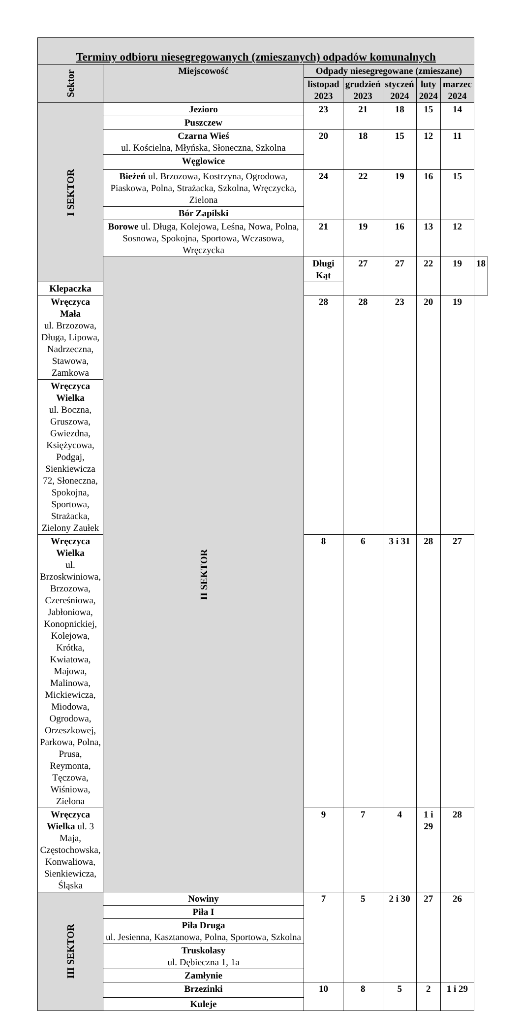| Terminy odbioru niesegregowanych (zmieszanych) odpadów komunalnych | | | | | | | |
| --- | --- | --- | --- | --- | --- | --- | --- |
| Sektor | Miejscowość | Odpady niesegregowane (zmieszane) | | | | | |
| | | listopad 2023 | grudzień 2023 | styczeń 2024 | luty 2024 | marzec 2024 | |
| I SEKTOR | Jezioro | 23 | 21 | 18 | 15 | 14 | |
| | Puszczew | | | | | | |
| | Czarna Wieś ul. Kościelna, Młyńska, Słoneczna, Szkolna | 20 | 18 | 15 | 12 | 11 | |
| | Węglowice | | | | | | |
| | Bieżeń ul. Brzozowa, Kostrzyna, Ogrodowa, Piaskowa, Polna, Strażacka, Szkolna, Wręczycka, Zielona | 24 | 22 | 19 | 16 | 15 | |
| | Bór Zapilski | | | | | | |
| | Borowe ul. Długa, Kolejowa, Leśna, Nowa, Polna, Sosnowa, Spokojna, Sportowa, Wczasowa, Wręczycka | 21 | 19 | 16 | 13 | 12 | |
| | II SEKTOR | Długi Kąt | 27 | 27 | 22 | 19 | 18 |
| Klepaczka | | | | | | | |
| Wręczyca Mała ul. Brzozowa, Długa, Lipowa, Nadrzeczna, Stawowa, Zamkowa | | 28 | 28 | 23 | 20 | 19 | |
| Wręczyca Wielka ul. Boczna, Gruszowa, Gwiezdna, Księżycowa, Podgaj, Sienkiewicza 72, Słoneczna, Spokojna, Sportowa, Strażacka, Zielony Zaułek | | | | | | | |
| Wręczyca Wielka ul. Brzoskwiniowa, Brzozowa, Czereśniowa, Jabłoniowa, Konopnickiej, Kolejowa, Krótka, Kwiatowa, Majowa, Malinowa, Mickiewicza, Miodowa, Ogrodowa, Orzeszkowej, Parkowa, Polna, Prusa, Reymonta, Tęczowa, Wiśniowa, Zielona | | 8 | 6 | 3 i 31 | 28 | 27 | |
| Wręczyca Wielka ul. 3 Maja, Częstochowska, Konwaliowa, Sienkiewicza, Śląska | | 9 | 7 | 4 | 1 i 29 | 28 | |
| III SEKTOR | Nowiny | 7 | 5 | 2 i 30 | 27 | 26 | |
| | Piła I | | | | | | |
| | Piła Druga ul. Jesienna, Kasztanowa, Polna, Sportowa, Szkolna | | | | | | |
| | Truskolasy ul. Dębieczna 1, 1a | | | | | | |
| | Zamłynie | | | | | | |
| | Brzezinki | 10 | 8 | 5 | 2 | 1 i 29 | |
| | Kuleje | | | | | | |